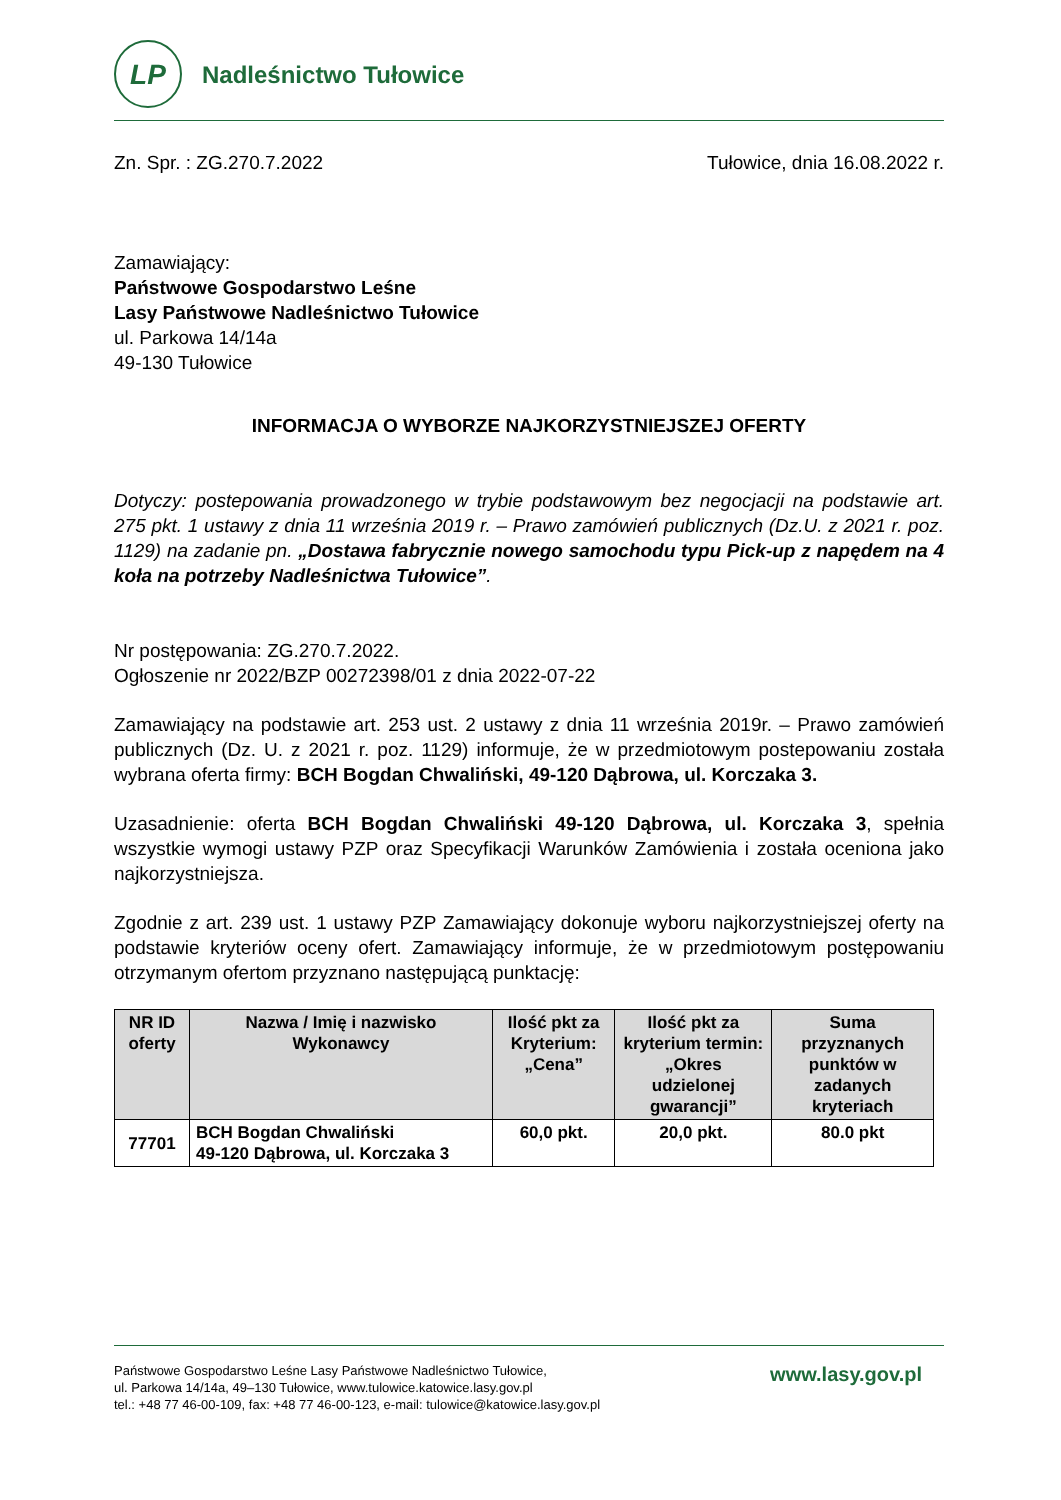LP
Nadleśnictwo Tułowice
Zn. Spr. : ZG.270.7.2022 Tułowice, dnia 16.08.2022 r.
Zamawiający:
Państwowe Gospodarstwo Leśne
Lasy Państwowe Nadleśnictwo Tułowice
ul. Parkowa 14/14a
49-130 Tułowice
INFORMACJA O WYBORZE NAJKORZYSTNIEJSZEJ OFERTY
Dotyczy: postepowania prowadzonego w trybie podstawowym bez negocjacji na podstawie art. 275 pkt. 1 ustawy z dnia 11 września 2019 r. – Prawo zamówień publicznych (Dz.U. z 2021 r. poz. 1129) na zadanie pn. „Dostawa fabrycznie nowego samochodu typu Pick-up z napędem na 4 koła na potrzeby Nadleśnictwa Tułowice”.
Nr postępowania: ZG.270.7.2022.
Ogłoszenie nr 2022/BZP 00272398/01 z dnia 2022-07-22
Zamawiający na podstawie art. 253 ust. 2 ustawy z dnia 11 września 2019r. – Prawo zamówień publicznych (Dz. U. z 2021 r. poz. 1129) informuje, że w przedmiotowym postepowaniu została wybrana oferta firmy: BCH Bogdan Chwaliński, 49-120 Dąbrowa, ul. Korczaka 3.
Uzasadnienie: oferta BCH Bogdan Chwaliński 49-120 Dąbrowa, ul. Korczaka 3, spełnia wszystkie wymogi ustawy PZP oraz Specyfikacji Warunków Zamówienia i została oceniona jako najkorzystniejsza.
Zgodnie z art. 239 ust. 1 ustawy PZP Zamawiający dokonuje wyboru najkorzystniejszej oferty na podstawie kryteriów oceny ofert. Zamawiający informuje, że w przedmiotowym postępowaniu otrzymanym ofertom przyznano następującą punktację:
| NR ID oferty | Nazwa / Imię i nazwisko Wykonawcy | Ilość pkt za Kryterium: „Cena” | Ilość pkt za kryterium termin: „Okres udzielonej gwarancji” | Suma przyznanych punktów w zadanych kryteriach |
| --- | --- | --- | --- | --- |
| 77701 | BCH Bogdan Chwaliński 49-120 Dąbrowa, ul. Korczaka 3 | 60,0 pkt. | 20,0 pkt. | 80.0 pkt |
Państwowe Gospodarstwo Leśne Lasy Państwowe Nadleśnictwo Tułowice,
ul. Parkowa 14/14a, 49–130 Tułowice, www.tulowice.katowice.lasy.gov.pl
tel.: +48 77 46-00-109, fax: +48 77 46-00-123, e-mail: tulowice@katowice.lasy.gov.pl
www.lasy.gov.pl